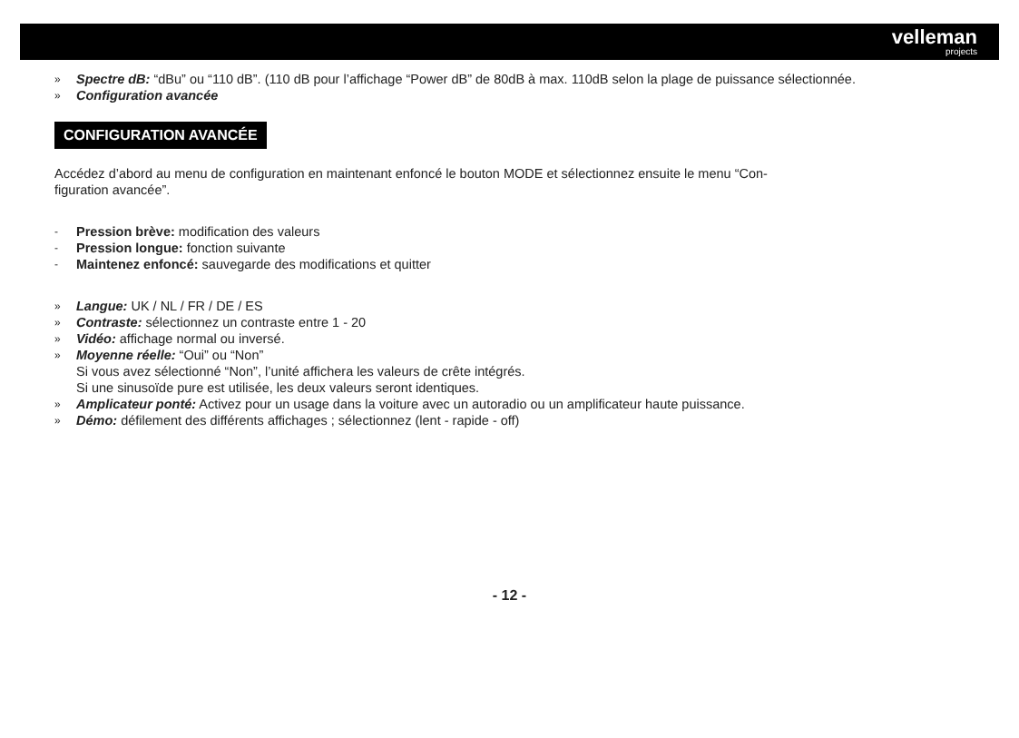velleman
projects
» Spectre dB: “dBu” ou “110 dB”. (110 dB pour l’affichage “Power dB” de 80dB à max. 110dB selon la plage de puissance sélectionnée.
» Configuration avancée
CONFIGURATION AVANCÉE
Accédez d’abord au menu de configuration en maintenant enfoncé le bouton MODE et sélectionnez ensuite le menu “Con-
figuration avancée”.
- Pression brève: modification des valeurs
- Pression longue: fonction suivante
- Maintenez enfoncé: sauvegarde des modifications et quitter
» Langue: UK / NL / FR / DE / ES
» Contraste: sélectionnez un contraste entre 1 - 20
» Vidéo: affichage normal ou inversé.
» Moyenne réelle: “Oui” ou “Non”
Si vous avez sélectionné “Non”, l’unité affichera les valeurs de crête intégrés.
Si une sinusoïde pure est utilisée, les deux valeurs seront identiques.
» Amplicateur ponté: Activez pour un usage dans la voiture avec un autoradio ou un amplificateur haute puissance.
» Démo: défilement des différents affichages ; sélectionnez (lent - rapide - off)
- 12 -